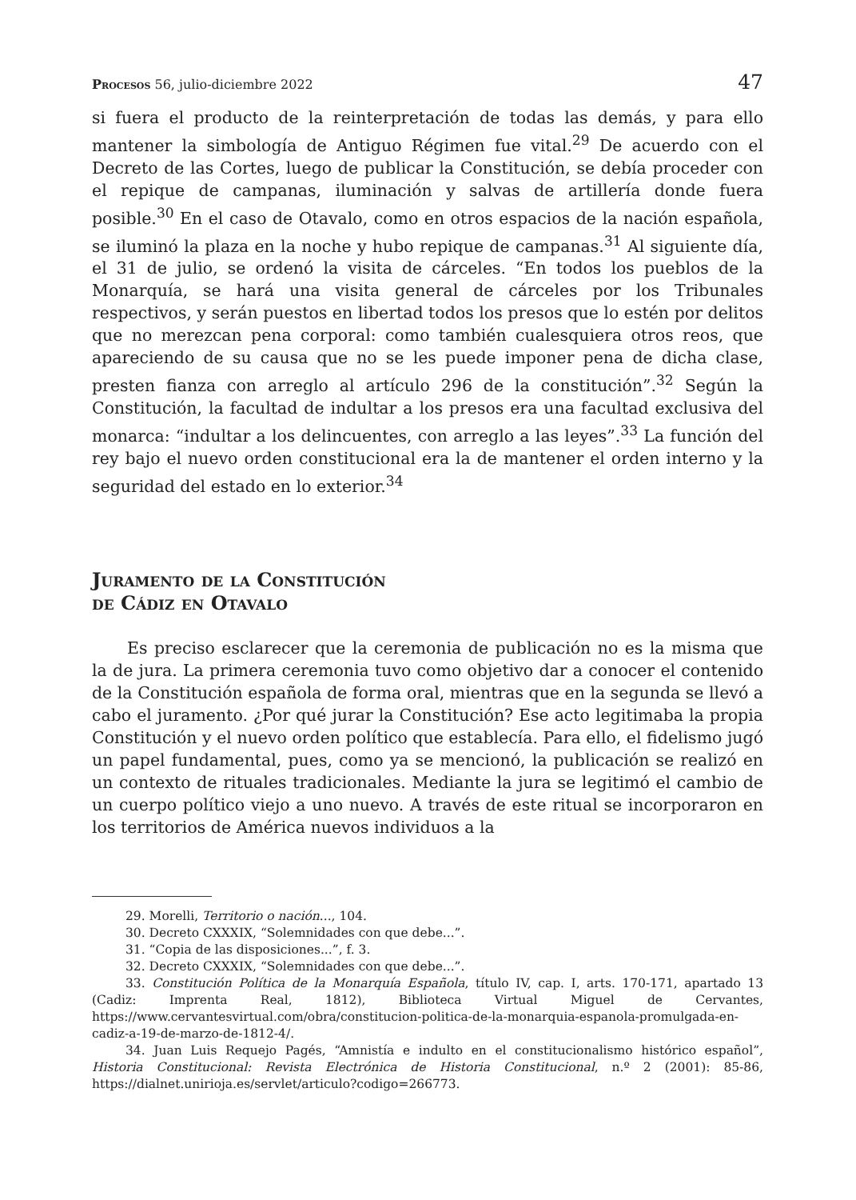Procesos 56, julio-diciembre 2022 47
si fuera el producto de la reinterpretación de todas las demás, y para ello mantener la simbología de Antiguo Régimen fue vital.<sup>29</sup> De acuerdo con el Decreto de las Cortes, luego de publicar la Constitución, se debía proceder con el repique de campanas, iluminación y salvas de artillería donde fuera posible.<sup>30</sup> En el caso de Otavalo, como en otros espacios de la nación española, se iluminó la plaza en la noche y hubo repique de campanas.<sup>31</sup> Al siguiente día, el 31 de julio, se ordenó la visita de cárceles. “En todos los pueblos de la Monarquía, se hará una visita general de cárceles por los Tribunales respectivos, y serán puestos en libertad todos los presos que lo estén por delitos que no merezcan pena corporal: como también cualesquiera otros reos, que apareciendo de su causa que no se les puede imponer pena de dicha clase, presten fianza con arreglo al artículo 296 de la constitución”.<sup>32</sup> Según la Constitución, la facultad de indultar a los presos era una facultad exclusiva del monarca: “indultar a los delincuentes, con arreglo a las leyes”.<sup>33</sup> La función del rey bajo el nuevo orden constitucional era la de mantener el orden interno y la seguridad del estado en lo exterior.<sup>34</sup>
Juramento de la Constitución
de Cádiz en Otavalo
Es preciso esclarecer que la ceremonia de publicación no es la misma que la de jura. La primera ceremonia tuvo como objetivo dar a conocer el contenido de la Constitución española de forma oral, mientras que en la segunda se llevó a cabo el juramento. ¿Por qué jurar la Constitución? Ese acto legitimaba la propia Constitución y el nuevo orden político que establecía. Para ello, el fidelismo jugó un papel fundamental, pues, como ya se mencionó, la publicación se realizó en un contexto de rituales tradicionales. Mediante la jura se legitimó el cambio de un cuerpo político viejo a uno nuevo. A través de este ritual se incorporaron en los territorios de América nuevos individuos a la
29. Morelli, Territorio o nación..., 104.
30. Decreto CXXXIX, “Solemnidades con que debe...”.
31. “Copia de las disposiciones...”, f. 3.
32. Decreto CXXXIX, “Solemnidades con que debe...”.
33. Constitución Política de la Monarquía Española, título IV, cap. I, arts. 170-171, apartado 13 (Cadiz: Imprenta Real, 1812), Biblioteca Virtual Miguel de Cervantes, https://www.cervantesvirtual.com/obra/constitucion-politica-de-la-monarquia-espanola-promulgada-en-cadiz-a-19-de-marzo-de-1812-4/.
34. Juan Luis Requejo Pagés, “Amnistía e indulto en el constitucionalismo histórico español”, Historia Constitucional: Revista Electrónica de Historia Constitucional, n.º 2 (2001): 85-86, https://dialnet.unirioja.es/servlet/articulo?codigo=266773.